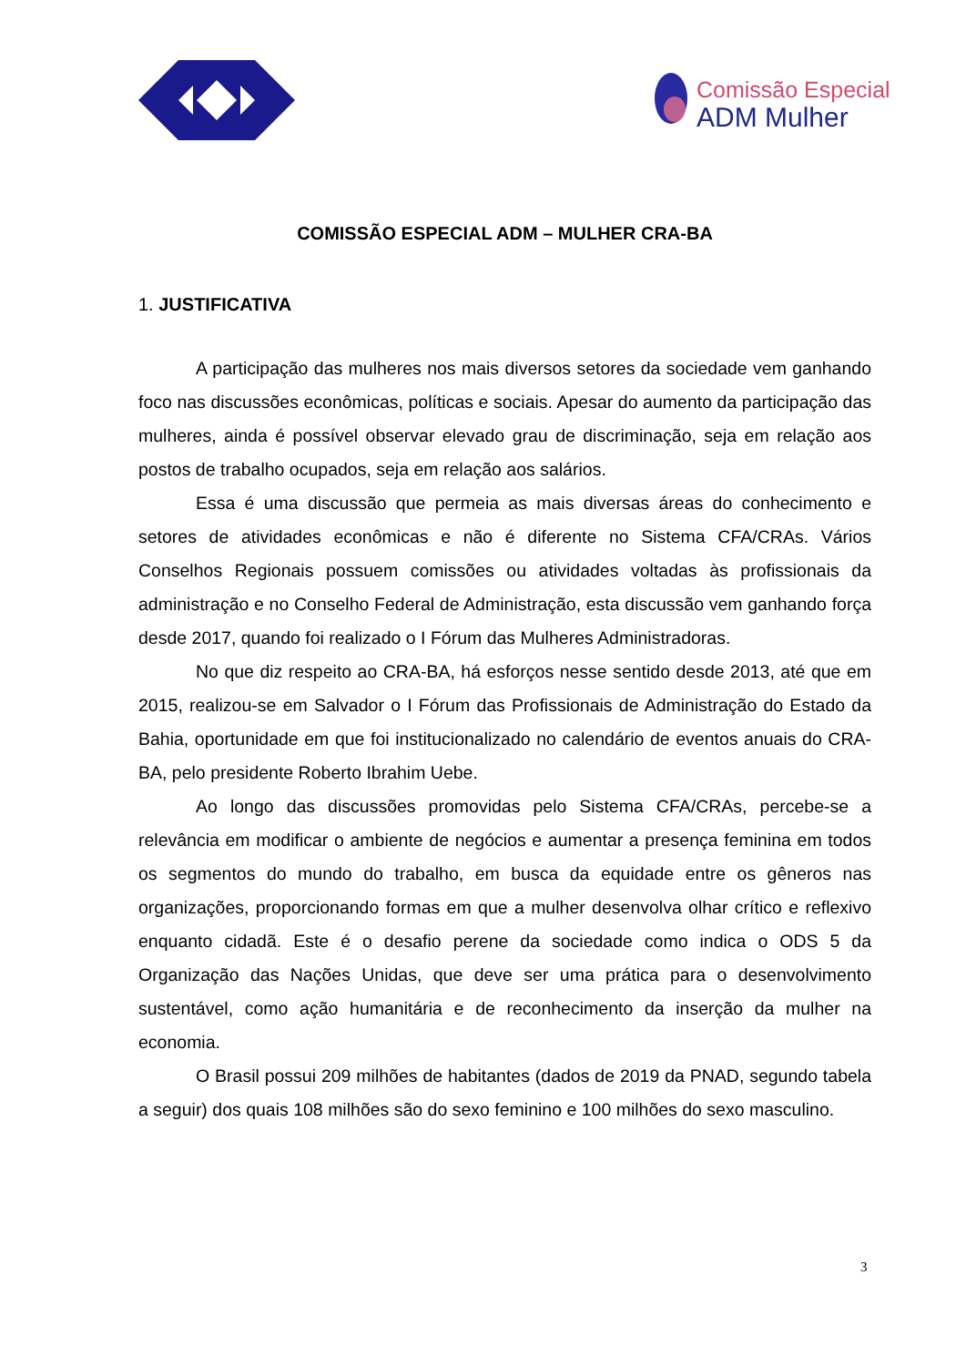Comissão Especial
ADM Mulher
COMISSÃO ESPECIAL ADM – MULHER CRA-BA
1. JUSTIFICATIVA
A participação das mulheres nos mais diversos setores da sociedade vem ganhando foco nas discussões econômicas, políticas e sociais. Apesar do aumento da participação das mulheres, ainda é possível observar elevado grau de discriminação, seja em relação aos postos de trabalho ocupados, seja em relação aos salários.
Essa é uma discussão que permeia as mais diversas áreas do conhecimento e setores de atividades econômicas e não é diferente no Sistema CFA/CRAs. Vários Conselhos Regionais possuem comissões ou atividades voltadas às profissionais da administração e no Conselho Federal de Administração, esta discussão vem ganhando força desde 2017, quando foi realizado o I Fórum das Mulheres Administradoras.
No que diz respeito ao CRA-BA, há esforços nesse sentido desde 2013, até que em 2015, realizou-se em Salvador o I Fórum das Profissionais de Administração do Estado da Bahia, oportunidade em que foi institucionalizado no calendário de eventos anuais do CRA-BA, pelo presidente Roberto Ibrahim Uebe.
Ao longo das discussões promovidas pelo Sistema CFA/CRAs, percebe-se a relevância em modificar o ambiente de negócios e aumentar a presença feminina em todos os segmentos do mundo do trabalho, em busca da equidade entre os gêneros nas organizações, proporcionando formas em que a mulher desenvolva olhar crítico e reflexivo enquanto cidadã. Este é o desafio perene da sociedade como indica o ODS 5 da Organização das Nações Unidas, que deve ser uma prática para o desenvolvimento sustentável, como ação humanitária e de reconhecimento da inserção da mulher na economia.
O Brasil possui 209 milhões de habitantes (dados de 2019 da PNAD, segundo tabela a seguir) dos quais 108 milhões são do sexo feminino e 100 milhões do sexo masculino.
3